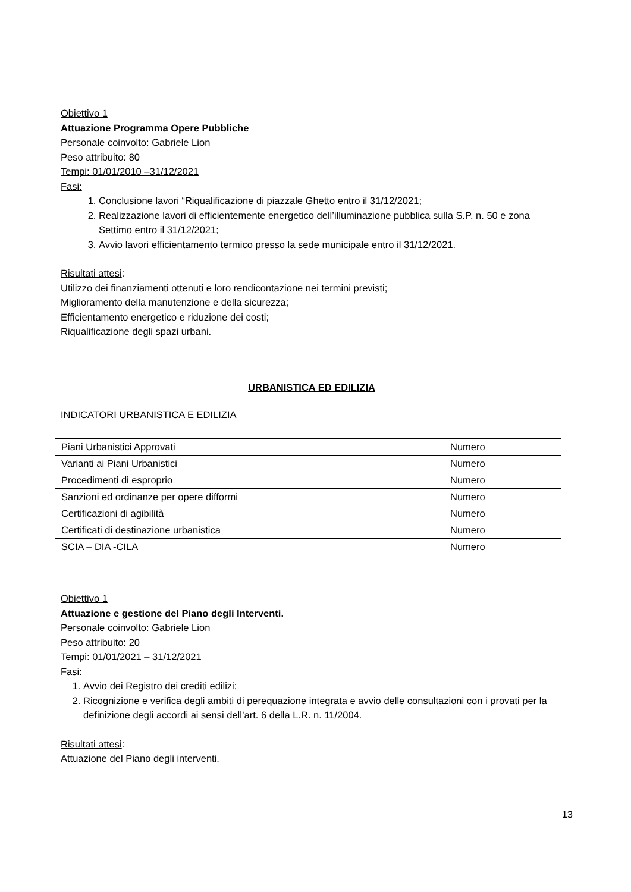Obiettivo 1
Attuazione Programma Opere Pubbliche
Personale coinvolto: Gabriele Lion
Peso attribuito: 80
Tempi: 01/01/2010 –31/12/2021
Fasi:
1. Conclusione lavori “Riqualificazione di piazzale Ghetto entro il 31/12/2021;
2. Realizzazione lavori di efficientemente energetico dell’illuminazione pubblica sulla S.P. n. 50 e zona Settimo entro il 31/12/2021;
3. Avvio lavori efficientamento termico presso la sede municipale entro il 31/12/2021.
Risultati attesi:
Utilizzo dei finanziamenti ottenuti e loro rendicontazione nei termini previsti;
Miglioramento della manutenzione e della sicurezza;
Efficientamento energetico e riduzione dei costi;
Riqualificazione degli spazi urbani.
URBANISTICA ED EDILIZIA
INDICATORI URBANISTICA E EDILIZIA
| Piani Urbanistici Approvati | Numero | |
| Varianti ai Piani Urbanistici | Numero | |
| Procedimenti di esproprio | Numero | |
| Sanzioni ed ordinanze per opere difformi | Numero | |
| Certificazioni di agibilità | Numero | |
| Certificati di destinazione urbanistica | Numero | |
| SCIA – DIA -CILA | Numero | |
Obiettivo 1
Attuazione e gestione del Piano degli Interventi.
Personale coinvolto: Gabriele Lion
Peso attribuito: 20
Tempi: 01/01/2021 – 31/12/2021
Fasi:
1. Avvio dei Registro dei crediti edilizi;
2. Ricognizione e verifica degli ambiti di perequazione integrata e avvio delle consultazioni con i provati per la definizione degli accordi ai sensi dell’art. 6 della L.R. n. 11/2004.
Risultati attesi:
Attuazione del Piano degli interventi.
13